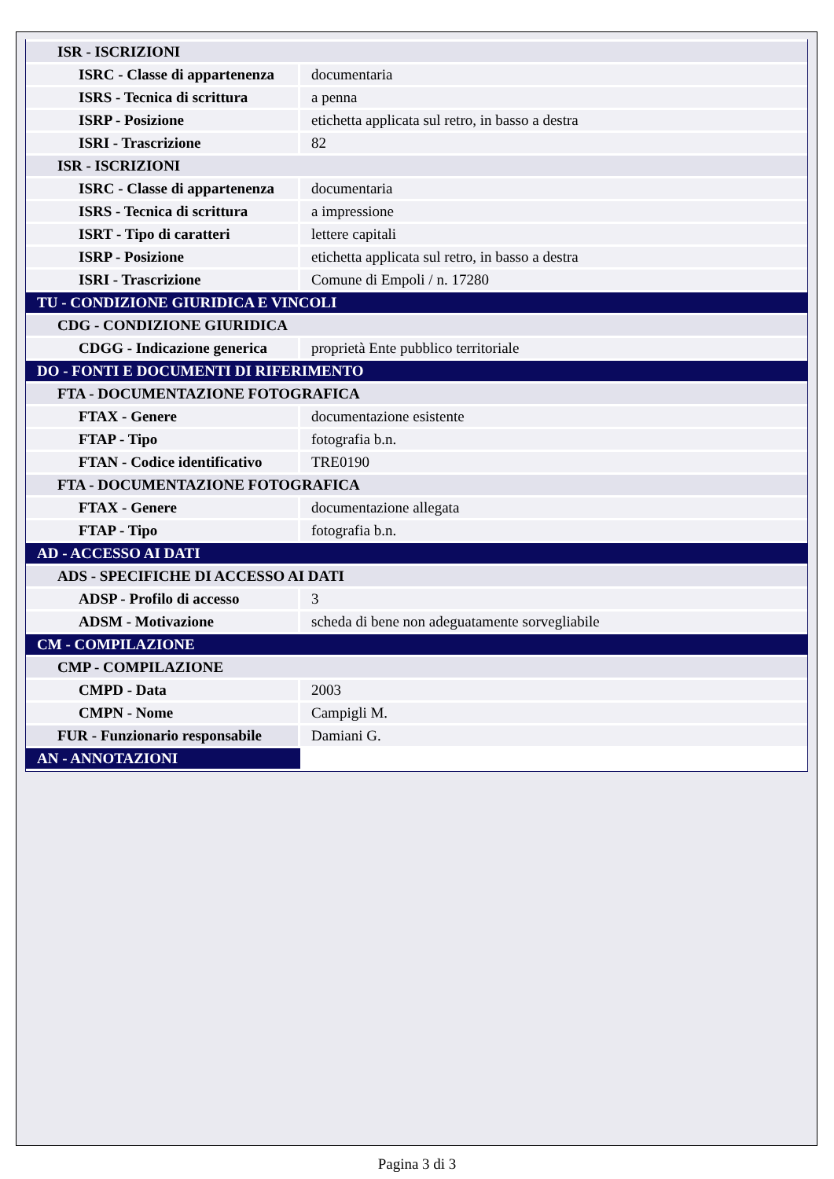| ISR - ISCRIZIONI | |
| ISRC - Classe di appartenenza | documentaria |
| ISRS - Tecnica di scrittura | a penna |
| ISRP - Posizione | etichetta applicata sul retro, in basso a destra |
| ISRI - Trascrizione | 82 |
| ISR - ISCRIZIONI | |
| ISRC - Classe di appartenenza | documentaria |
| ISRS - Tecnica di scrittura | a impressione |
| ISRT - Tipo di caratteri | lettere capitali |
| ISRP - Posizione | etichetta applicata sul retro, in basso a destra |
| ISRI - Trascrizione | Comune di Empoli / n. 17280 |
| TU - CONDIZIONE GIURIDICA E VINCOLI | |
| CDG - CONDIZIONE GIURIDICA | |
| CDGG - Indicazione generica | proprietà Ente pubblico territoriale |
| DO - FONTI E DOCUMENTI DI RIFERIMENTO | |
| FTA - DOCUMENTAZIONE FOTOGRAFICA | |
| FTAX - Genere | documentazione esistente |
| FTAP - Tipo | fotografia b.n. |
| FTAN - Codice identificativo | TRE0190 |
| FTA - DOCUMENTAZIONE FOTOGRAFICA | |
| FTAX - Genere | documentazione allegata |
| FTAP - Tipo | fotografia b.n. |
| AD - ACCESSO AI DATI | |
| ADS - SPECIFICHE DI ACCESSO AI DATI | |
| ADSP - Profilo di accesso | 3 |
| ADSM - Motivazione | scheda di bene non adeguatamente sorvegliabile |
| CM - COMPILAZIONE | |
| CMP - COMPILAZIONE | |
| CMPD - Data | 2003 |
| CMPN - Nome | Campigli M. |
| FUR - Funzionario responsabile | Damiani G. |
| AN - ANNOTAZIONI | |
Pagina 3 di 3